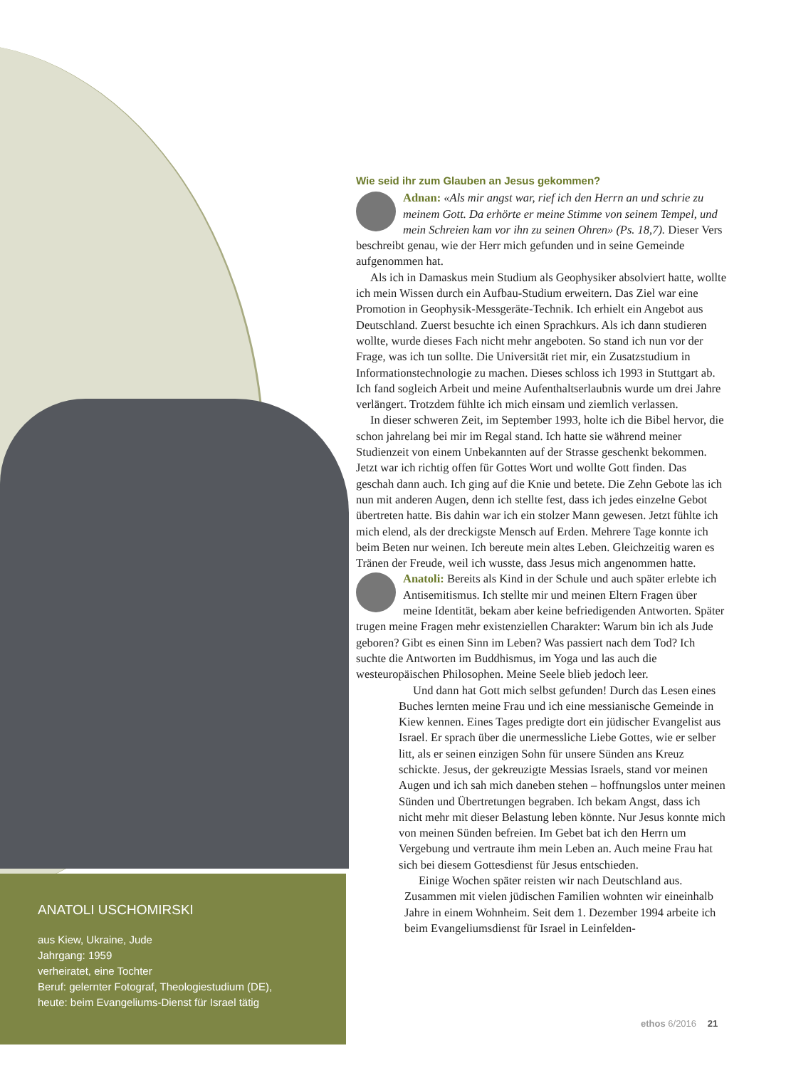Wie seid ihr zum Glauben an Jesus gekommen?
Adnan: «Als mir angst war, rief ich den Herrn an und schrie zu meinem Gott. Da erhörte er meine Stimme von seinem Tempel, und mein Schreien kam vor ihn zu seinen Ohren» (Ps. 18,7). Dieser Vers beschreibt genau, wie der Herr mich gefunden und in seine Gemeinde aufgenommen hat.
Als ich in Damaskus mein Studium als Geophysiker absolviert hatte, wollte ich mein Wissen durch ein Aufbau-Studium erweitern. Das Ziel war eine Promotion in Geophysik-Messgeräte-Technik. Ich erhielt ein Angebot aus Deutschland. Zuerst besuchte ich einen Sprachkurs. Als ich dann studieren wollte, wurde dieses Fach nicht mehr angeboten. So stand ich nun vor der Frage, was ich tun sollte. Die Universität riet mir, ein Zusatzstudium in Informationstechnologie zu machen. Dieses schloss ich 1993 in Stuttgart ab. Ich fand sogleich Arbeit und meine Aufenthaltserlaubnis wurde um drei Jahre verlängert. Trotzdem fühlte ich mich einsam und ziemlich verlassen.
In dieser schweren Zeit, im September 1993, holte ich die Bibel hervor, die schon jahrelang bei mir im Regal stand. Ich hatte sie während meiner Studienzeit von einem Unbekannten auf der Strasse geschenkt bekommen. Jetzt war ich richtig offen für Gottes Wort und wollte Gott finden. Das geschah dann auch. Ich ging auf die Knie und betete. Die Zehn Gebote las ich nun mit anderen Augen, denn ich stellte fest, dass ich jedes einzelne Gebot übertreten hatte. Bis dahin war ich ein stolzer Mann gewesen. Jetzt fühlte ich mich elend, als der dreckigste Mensch auf Erden. Mehrere Tage konnte ich beim Beten nur weinen. Ich bereute mein altes Leben. Gleichzeitig waren es Tränen der Freude, weil ich wusste, dass Jesus mich angenommen hatte.
Anatoli: Bereits als Kind in der Schule und auch später erlebte ich Antisemitismus. Ich stellte mir und meinen Eltern Fragen über meine Identität, bekam aber keine befriedigenden Antworten. Später trugen meine Fragen mehr existenziellen Charakter: Warum bin ich als Jude geboren? Gibt es einen Sinn im Leben? Was passiert nach dem Tod? Ich suchte die Antworten im Buddhismus, im Yoga und las auch die westeuropäischen Philosophen. Meine Seele blieb jedoch leer.
Und dann hat Gott mich selbst gefunden! Durch das Lesen eines Buches lernten meine Frau und ich eine messianische Gemeinde in Kiew kennen. Eines Tages predigte dort ein jüdischer Evangelist aus Israel. Er sprach über die unermessliche Liebe Gottes, wie er selber litt, als er seinen einzigen Sohn für unsere Sünden ans Kreuz schickte. Jesus, der gekreuzigte Messias Israels, stand vor meinen Augen und ich sah mich daneben stehen – hoffnungslos unter meinen Sünden und Übertretungen begraben. Ich bekam Angst, dass ich nicht mehr mit dieser Belastung leben könnte. Nur Jesus konnte mich von meinen Sünden befreien. Im Gebet bat ich den Herrn um Vergebung und vertraute ihm mein Leben an. Auch meine Frau hat sich bei diesem Gottesdienst für Jesus entschieden.
Einige Wochen später reisten wir nach Deutschland aus. Zusammen mit vielen jüdischen Familien wohnten wir eineinhalb Jahre in einem Wohnheim. Seit dem 1. Dezember 1994 arbeite ich beim Evangeliumsdienst für Israel in Leinfelden-
ANATOLI USCHOMIRSKI
aus Kiew, Ukraine, Jude
Jahrgang: 1959
verheiratet, eine Tochter
Beruf: gelernter Fotograf, Theologiestudium (DE),
heute: beim Evangeliums-Dienst für Israel tätig
ethos 6/2016 21